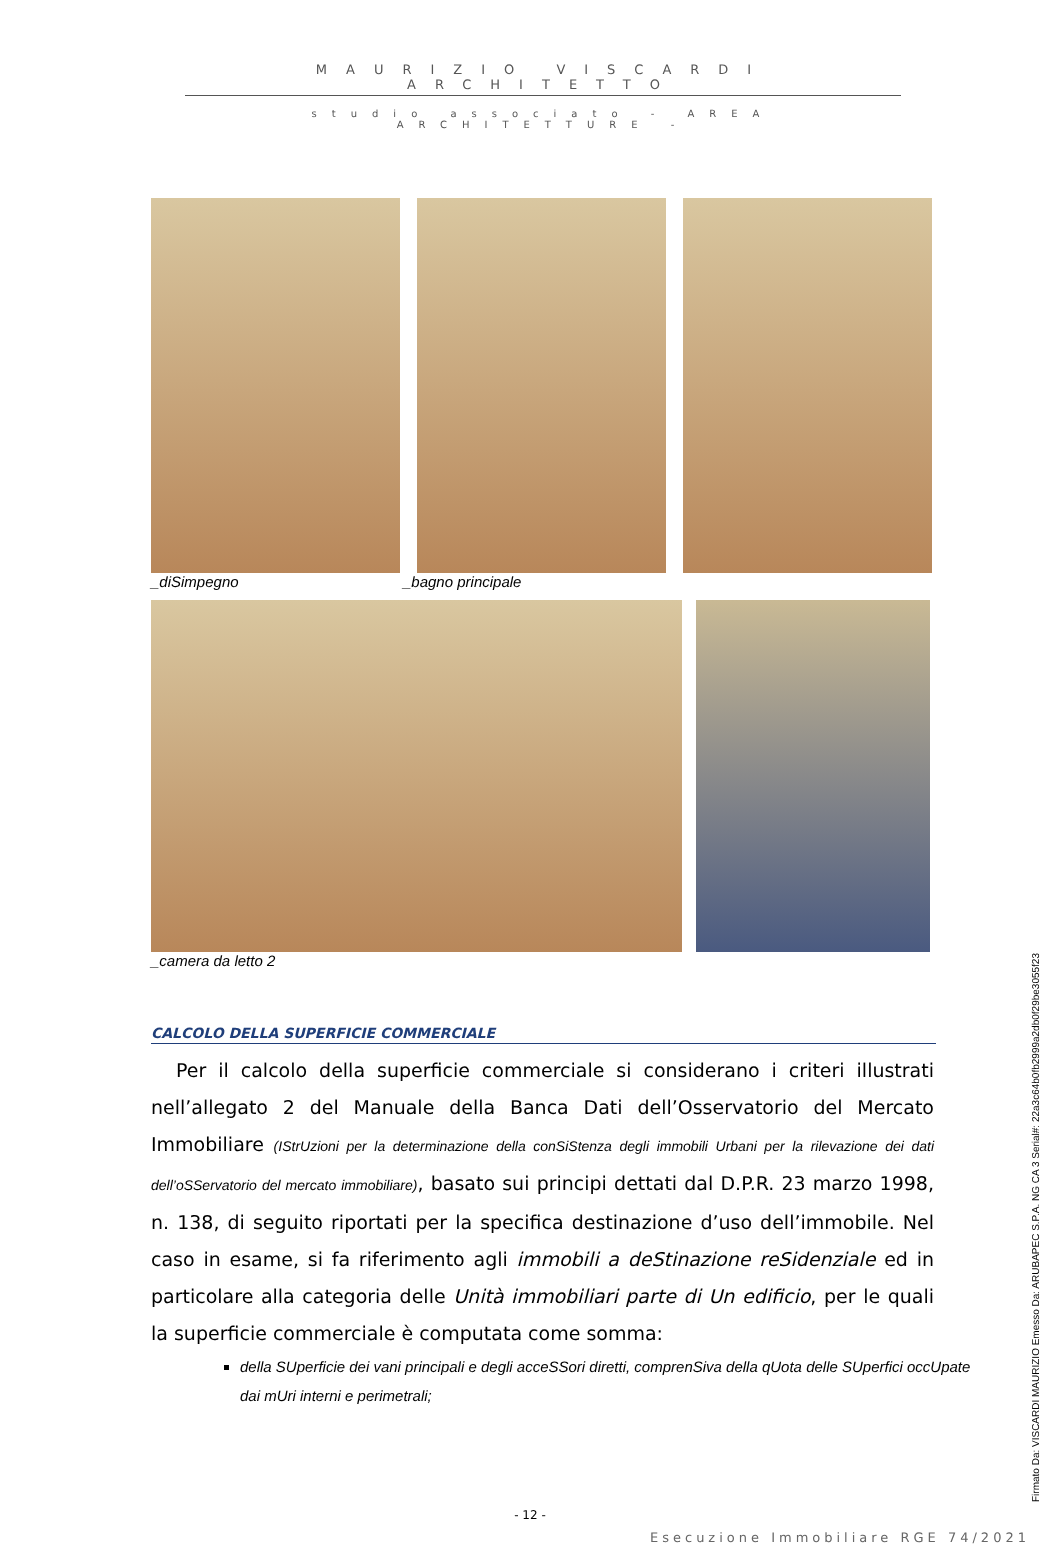MAURIZIO VISCARDI ARCHITETTO
studio associato - AREA ARCHITETTURE -
_diSimpegno _bagno principale
_camera da letto 2
CALCOLO DELLA SUPERFICIE COMMERCIALE
Per il calcolo della superficie commerciale si considerano i criteri illustrati nell’allegato 2 del Manuale della Banca Dati dell’Osservatorio del Mercato Immobiliare (IStrUzioni per la determinazione della conSiStenza degli immobili Urbani per la rilevazione dei dati dell’oSServatorio del mercato immobiliare), basato sui principi dettati dal D.P.R. 23 marzo 1998, n. 138, di seguito riportati per la specifica destinazione d’uso dell’immobile. Nel caso in esame, si fa riferimento agli immobili a deStinazione reSidenziale ed in particolare alla categoria delle Unità immobiliari parte di Un edificio, per le quali la superficie commerciale è computata come somma:
della SUperficie dei vani principali e degli acceSSori diretti, comprenSiva della qUota delle SUperfici occUpate dai mUri interni e perimetrali;
- 12 -
Esecuzione Immobiliare RGE 74/2021
Firmato Da: VISCARDI MAURIZIO Emesso Da: ARUBAPEC S.P.A. NG CA 3 Serial#: 22a3c64b0fb2999a2db0f29be3055f23